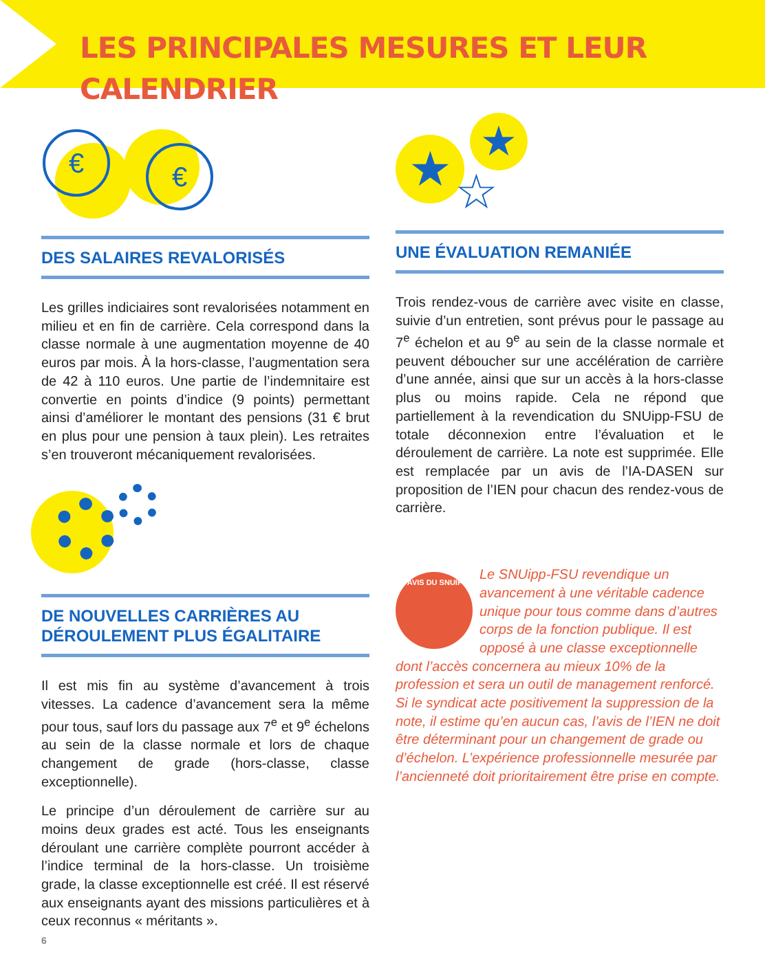LES PRINCIPALES MESURES ET LEUR CALENDRIER
€ €
DES SALAIRES REVALORISÉS
Les grilles indiciaires sont revalorisées notamment en milieu et en fin de carrière. Cela correspond dans la classe normale à une augmentation moyenne de 40 euros par mois. À la hors-classe, l’augmentation sera de 42 à 110 euros. Une partie de l’indemnitaire est convertie en points d’indice (9 points) permettant ainsi d’améliorer le montant des pensions (31 € brut en plus pour une pension à taux plein). Les retraites s’en trouveront mécaniquement revalorisées.
DE NOUVELLES CARRIÈRES AU DÉROULEMENT PLUS ÉGALITAIRE
Il est mis fin au système d’avancement à trois vitesses. La cadence d’avancement sera la même pour tous, sauf lors du passage aux 7<sup>e</sup> et 9<sup>e</sup> échelons au sein de la classe normale et lors de chaque changement de grade (hors-classe, classe exceptionnelle).
Le principe d’un déroulement de carrière sur au moins deux grades est acté. Tous les enseignants déroulant une carrière complète pourront accéder à l’indice terminal de la hors-classe. Un troisième grade, la classe exceptionnelle est créé. Il est réservé aux enseignants ayant des missions particulières et à ceux reconnus « méritants ».
★ ★
☆
UNE ÉVALUATION REMANIÉE
Trois rendez-vous de carrière avec visite en classe, suivie d’un entretien, sont prévus pour le passage au 7<sup>e</sup> échelon et au 9<sup>e</sup> au sein de la classe normale et peuvent déboucher sur une accélération de carrière d’une année, ainsi que sur un accès à la hors-classe plus ou moins rapide. Cela ne répond que partiellement à la revendication du SNUipp-FSU de totale déconnexion entre l’évaluation et le déroulement de carrière. La note est supprimée. Elle est remplacée par un avis de l’IA-DASEN sur proposition de l’IEN pour chacun des rendez-vous de carrière.
L'AVIS DU SNUIPP
Le SNUipp-FSU revendique un avancement à une véritable cadence unique pour tous comme dans d’autres corps de la fonction publique. Il est opposé à une classe exceptionnelle dont l’accès concernera au mieux 10% de la profession et sera un outil de management renforcé.
Si le syndicat acte positivement la suppression de la note, il estime qu’en aucun cas, l’avis de l’IEN ne doit être déterminant pour un changement de grade ou d’échelon. L’expérience professionnelle mesurée par l’ancienneté doit prioritairement être prise en compte.
6